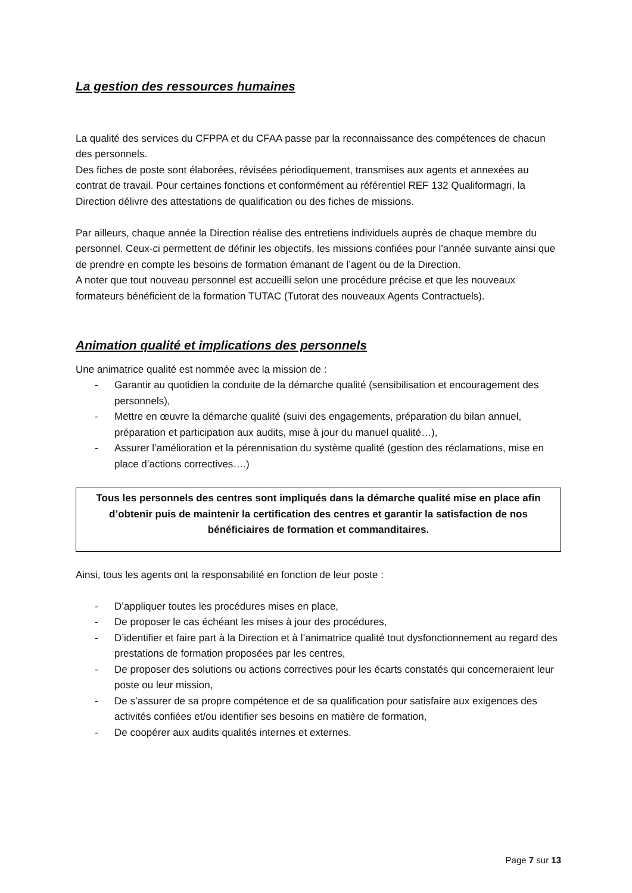La gestion des ressources humaines
La qualité des services du CFPPA et du CFAA passe par la reconnaissance des compétences de chacun des personnels.
Des fiches de poste sont élaborées, révisées périodiquement, transmises aux agents et annexées au contrat de travail. Pour certaines fonctions et conformément au référentiel REF 132 Qualiformagri, la Direction délivre des attestations de qualification ou des fiches de missions.
Par ailleurs, chaque année la Direction réalise des entretiens individuels auprès de chaque membre du personnel. Ceux-ci permettent de définir les objectifs, les missions confiées pour l’année suivante ainsi que de prendre en compte les besoins de formation émanant de l’agent ou de la Direction.
A noter que tout nouveau personnel est accueilli selon une procédure précise et que les nouveaux formateurs bénéficient de la formation TUTAC (Tutorat des nouveaux Agents Contractuels).
Animation qualité et implications des personnels
Une animatrice qualité est nommée avec la mission de :
- Garantir au quotidien la conduite de la démarche qualité (sensibilisation et encouragement des personnels),
- Mettre en œuvre la démarche qualité (suivi des engagements, préparation du bilan annuel, préparation et participation aux audits, mise à jour du manuel qualité…),
- Assurer l’amélioration et la pérennisation du système qualité (gestion des réclamations, mise en place d’actions correctives….)
Tous les personnels des centres sont impliqués dans la démarche qualité mise en place afin d’obtenir puis de maintenir la certification des centres et garantir la satisfaction de nos bénéficiaires de formation et commanditaires.
Ainsi, tous les agents ont la responsabilité en fonction de leur poste :
- D’appliquer toutes les procédures mises en place,
- De proposer le cas échéant les mises à jour des procédures,
- D’identifier et faire part à la Direction et à l’animatrice qualité tout dysfonctionnement au regard des prestations de formation proposées par les centres,
- De proposer des solutions ou actions correctives pour les écarts constatés qui concerneraient leur poste ou leur mission,
- De s’assurer de sa propre compétence et de sa qualification pour satisfaire aux exigences des activités confiées et/ou identifier ses besoins en matière de formation,
- De coopérer aux audits qualités internes et externes.
Page 7 sur 13